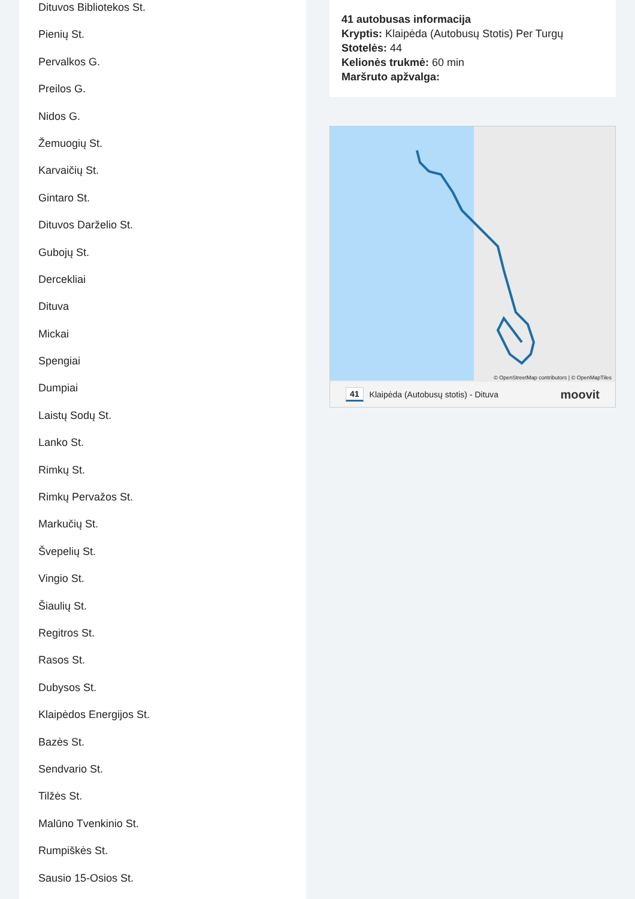Dituvos Bibliotekos St.
Pienių St.
Pervalkos G.
Preilos G.
Nidos G.
Žemuogių St.
Karvaičių St.
Gintaro St.
Dituvos Darželio St.
Gubojų St.
Dercekliai
Dituva
Mickai
Spengiai
Dumpiai
Laistų Sodų St.
Lanko St.
Rimkų St.
Rimkų Pervažos St.
Markučių St.
Švepelių St.
Vingio St.
Šiaulių St.
Regitros St.
Rasos St.
Dubysos St.
Klaipėdos Energijos St.
Bazės St.
Sendvario St.
Tilžės St.
Malūno Tvenkinio St.
Rumpiškės St.
Sausio 15-Osios St.
41 autobusas informacija
Kryptis: Klaipėda (Autobusų Stotis) Per Turgų
Stotelės: 44
Kelionės trukmė: 60 min
Maršruto apžvalga:
© OpenStreetMap contributors | © OpenMapTiles
41 Klaipėda (Autobusų stotis) - Dituva moovit